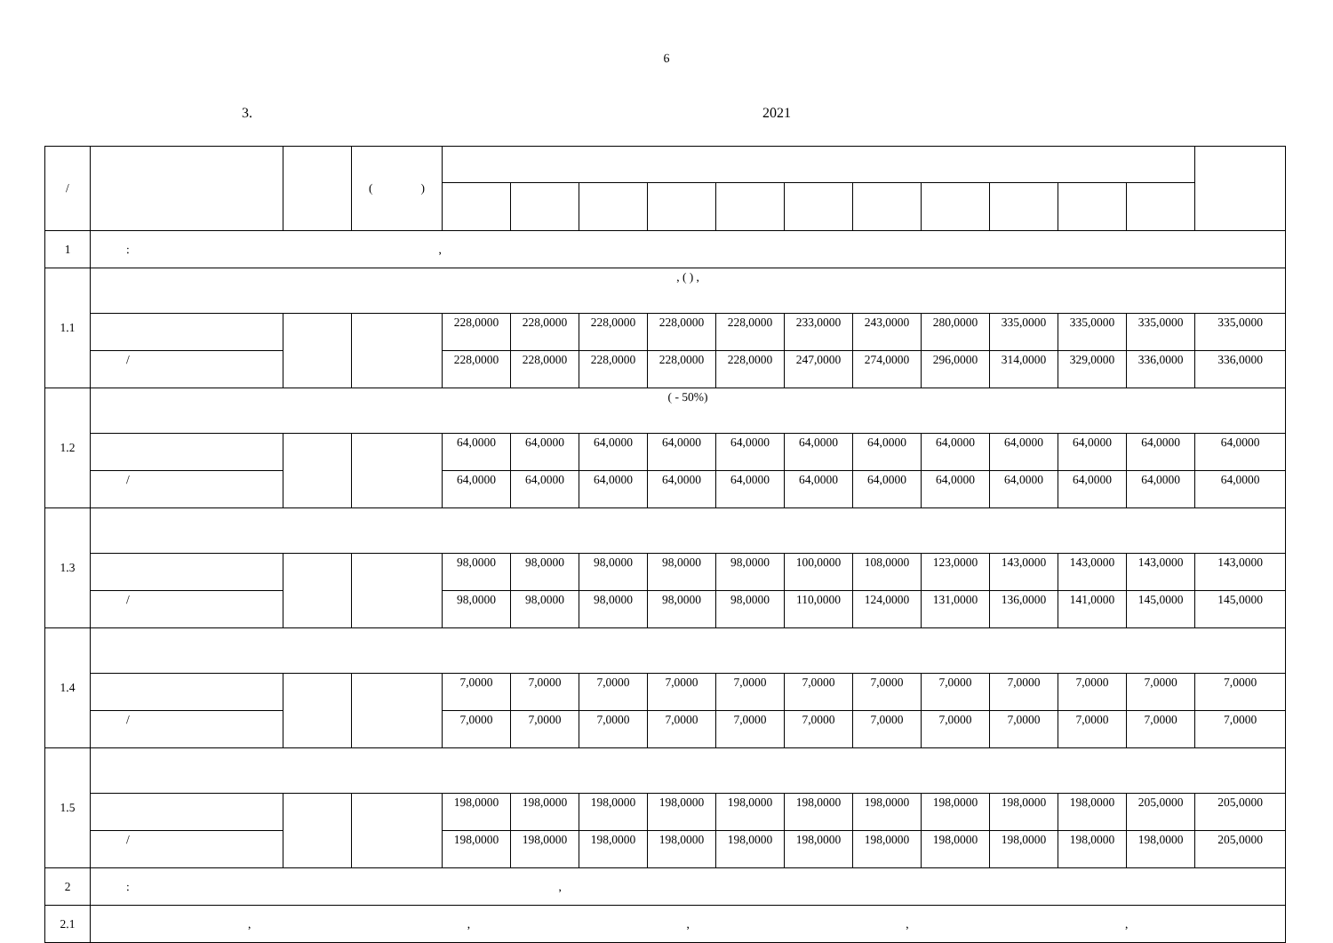6
3. 2021
| / | | | ( ) | | | | | | | | | | | | |
| 1 | : , | | | | | | | | | | | | | | |
| 1.1 | , ( ) , | | | | | | | | | | | | | | |
| | | | | 228,0000 | 228,0000 | 228,0000 | 228,0000 | 228,0000 | 233,0000 | 243,0000 | 280,0000 | 335,0000 | 335,0000 | 335,0000 | 335,0000 |
| | / | | | 228,0000 | 228,0000 | 228,0000 | 228,0000 | 228,0000 | 247,0000 | 274,0000 | 296,0000 | 314,0000 | 329,0000 | 336,0000 | 336,0000 |
| 1.2 | ( - 50%) | | | | | | | | | | | | | | |
| | | | | 64,0000 | 64,0000 | 64,0000 | 64,0000 | 64,0000 | 64,0000 | 64,0000 | 64,0000 | 64,0000 | 64,0000 | 64,0000 | 64,0000 |
| | / | | | 64,0000 | 64,0000 | 64,0000 | 64,0000 | 64,0000 | 64,0000 | 64,0000 | 64,0000 | 64,0000 | 64,0000 | 64,0000 | 64,0000 |
| 1.3 | | | | | | | | | | | | | | | |
| | | | | 98,0000 | 98,0000 | 98,0000 | 98,0000 | 98,0000 | 100,0000 | 108,0000 | 123,0000 | 143,0000 | 143,0000 | 143,0000 | 143,0000 |
| | / | | | 98,0000 | 98,0000 | 98,0000 | 98,0000 | 98,0000 | 110,0000 | 124,0000 | 131,0000 | 136,0000 | 141,0000 | 145,0000 | 145,0000 |
| 1.4 | | | | | | | | | | | | | | | |
| | | | | 7,0000 | 7,0000 | 7,0000 | 7,0000 | 7,0000 | 7,0000 | 7,0000 | 7,0000 | 7,0000 | 7,0000 | 7,0000 | 7,0000 |
| | / | | | 7,0000 | 7,0000 | 7,0000 | 7,0000 | 7,0000 | 7,0000 | 7,0000 | 7,0000 | 7,0000 | 7,0000 | 7,0000 | 7,0000 |
| 1.5 | | | | | | | | | | | | | | | |
| | | | | 198,0000 | 198,0000 | 198,0000 | 198,0000 | 198,0000 | 198,0000 | 198,0000 | 198,0000 | 198,0000 | 198,0000 | 205,0000 | 205,0000 |
| | / | | | 198,0000 | 198,0000 | 198,0000 | 198,0000 | 198,0000 | 198,0000 | 198,0000 | 198,0000 | 198,0000 | 198,0000 | 198,0000 | 205,0000 |
| 2 | : , | | | | | | | | | | | | | | |
| 2.1 | , , , , , | | | | | | | | | | | | | | |